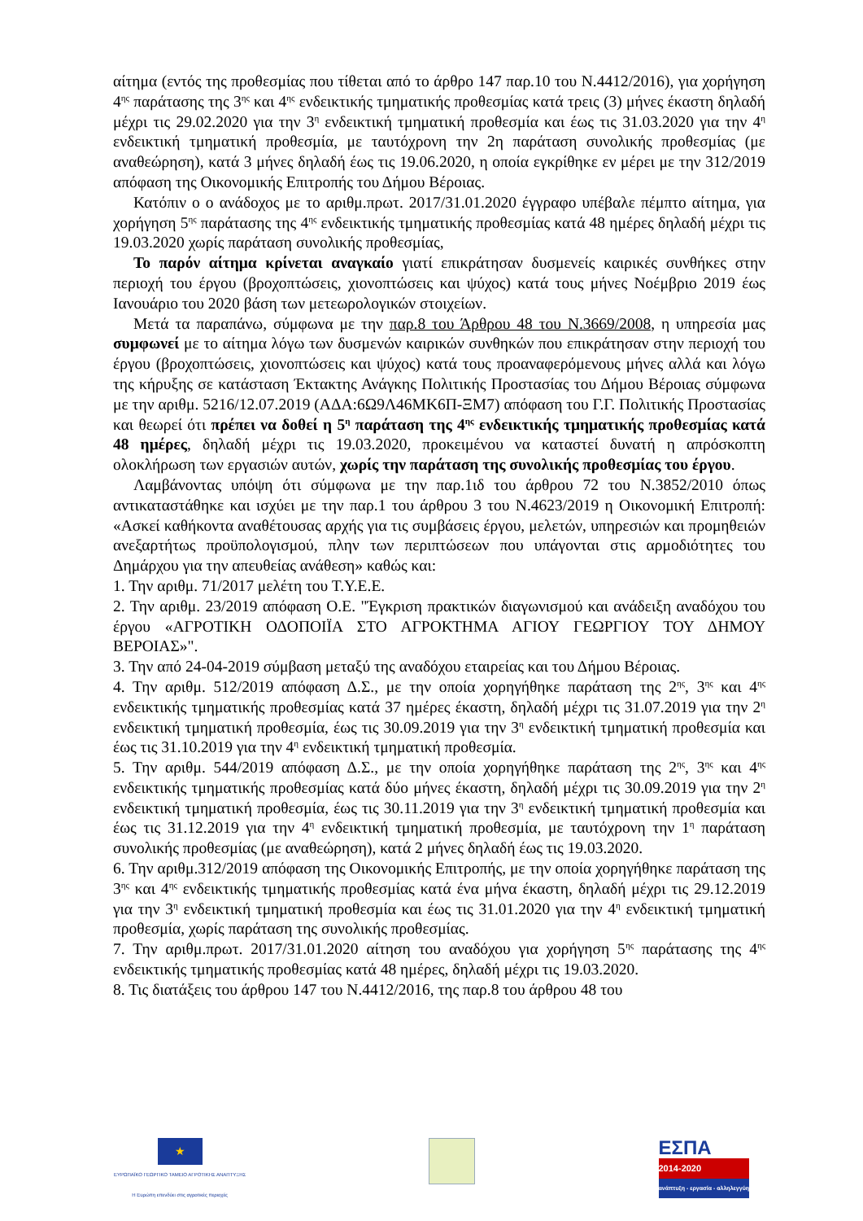αίτημα (εντός της προθεσμίας που τίθεται από το άρθρο 147 παρ.10 του Ν.4412/2016), για χορήγηση 4<sup>ης</sup> παράτασης της 3<sup>ης</sup> και 4<sup>ης</sup> ενδεικτικής τμηματικής προθεσμίας κατά τρεις (3) μήνες έκαστη δηλαδή μέχρι τις 29.02.2020 για την 3<sup>η</sup> ενδεικτική τμηματική προθεσμία και έως τις 31.03.2020 για την 4<sup>η</sup> ενδεικτική τμηματική προθεσμία, με ταυτόχρονη την 2η παράταση συνολικής προθεσμίας (με αναθεώρηση), κατά 3 μήνες δηλαδή έως τις 19.06.2020, η οποία εγκρίθηκε εν μέρει με την 312/2019 απόφαση της Οικονομικής Επιτροπής του Δήμου Βέροιας.
Κατόπιν ο ο ανάδοχος με το αριθμ.πρωτ. 2017/31.01.2020 έγγραφο υπέβαλε πέμπτο αίτημα, για χορήγηση 5<sup>ης</sup> παράτασης της 4<sup>ης</sup> ενδεικτικής τμηματικής προθεσμίας κατά 48 ημέρες δηλαδή μέχρι τις 19.03.2020 χωρίς παράταση συνολικής προθεσμίας,
Το παρόν αίτημα κρίνεται αναγκαίο γιατί επικράτησαν δυσμενείς καιρικές συνθήκες στην περιοχή του έργου (βροχοπτώσεις, χιονοπτώσεις και ψύχος) κατά τους μήνες Νοέμβριο 2019 έως Ιανουάριο του 2020 βάση των μετεωρολογικών στοιχείων.
Μετά τα παραπάνω, σύμφωνα με την παρ.8 του Άρθρου 48 του Ν.3669/2008, η υπηρεσία μας συμφωνεί με το αίτημα λόγω των δυσμενών καιρικών συνθηκών που επικράτησαν στην περιοχή του έργου (βροχοπτώσεις, χιονοπτώσεις και ψύχος) κατά τους προαναφερόμενους μήνες αλλά και λόγω της κήρυξης σε κατάσταση Έκτακτης Ανάγκης Πολιτικής Προστασίας του Δήμου Βέροιας σύμφωνα με την αριθμ. 5216/12.07.2019 (ΑΔΑ:6Ω9Λ46ΜΚ6Π-ΞΜ7) απόφαση του Γ.Γ. Πολιτικής Προστασίας και θεωρεί ότι πρέπει να δοθεί η 5<sup>η</sup> παράταση της 4<sup>ης</sup> ενδεικτικής τμηματικής προθεσμίας κατά 48 ημέρες, δηλαδή μέχρι τις 19.03.2020, προκειμένου να καταστεί δυνατή η απρόσκοπτη ολοκλήρωση των εργασιών αυτών, χωρίς την παράταση της συνολικής προθεσμίας του έργου.
Λαμβάνοντας υπόψη ότι σύμφωνα με την παρ.1ιδ του άρθρου 72 του Ν.3852/2010 όπως αντικαταστάθηκε και ισχύει με την παρ.1 του άρθρου 3 του Ν.4623/2019 η Οικονομική Επιτροπή: «Ασκεί καθήκοντα αναθέτουσας αρχής για τις συμβάσεις έργου, μελετών, υπηρεσιών και προμηθειών ανεξαρτήτως προϋπολογισμού, πλην των περιπτώσεων που υπάγονται στις αρμοδιότητες του Δημάρχου για την απευθείας ανάθεση» καθώς και:
1. Την αριθμ. 71/2017 μελέτη του Τ.Υ.Ε.Ε.
2. Την αριθμ. 23/2019 απόφαση Ο.Ε. "Έγκριση πρακτικών διαγωνισμού και ανάδειξη αναδόχου του έργου «ΑΓΡΟΤΙΚΗ ΟΔΟΠΟΙΪΑ ΣΤΟ ΑΓΡΟΚΤΗΜΑ ΑΓΙΟΥ ΓΕΩΡΓΙΟΥ ΤΟΥ ΔΗΜΟΥ ΒΕΡΟΙΑΣ»".
3. Την από 24-04-2019 σύμβαση μεταξύ της αναδόχου εταιρείας και του Δήμου Βέροιας.
4. Την αριθμ. 512/2019 απόφαση Δ.Σ., με την οποία χορηγήθηκε παράταση της 2<sup>ης</sup>, 3<sup>ης</sup> και 4<sup>ης</sup> ενδεικτικής τμηματικής προθεσμίας κατά 37 ημέρες έκαστη, δηλαδή μέχρι τις 31.07.2019 για την 2<sup>η</sup> ενδεικτική τμηματική προθεσμία, έως τις 30.09.2019 για την 3<sup>η</sup> ενδεικτική τμηματική προθεσμία και έως τις 31.10.2019 για την 4<sup>η</sup> ενδεικτική τμηματική προθεσμία.
5. Την αριθμ. 544/2019 απόφαση Δ.Σ., με την οποία χορηγήθηκε παράταση της 2<sup>ης</sup>, 3<sup>ης</sup> και 4<sup>ης</sup> ενδεικτικής τμηματικής προθεσμίας κατά δύο μήνες έκαστη, δηλαδή μέχρι τις 30.09.2019 για την 2<sup>η</sup> ενδεικτική τμηματική προθεσμία, έως τις 30.11.2019 για την 3<sup>η</sup> ενδεικτική τμηματική προθεσμία και έως τις 31.12.2019 για την 4<sup>η</sup> ενδεικτική τμηματική προθεσμία, με ταυτόχρονη την 1<sup>η</sup> παράταση συνολικής προθεσμίας (με αναθεώρηση), κατά 2 μήνες δηλαδή έως τις 19.03.2020.
6. Την αριθμ.312/2019 απόφαση της Οικονομικής Επιτροπής, με την οποία χορηγήθηκε παράταση της 3<sup>ης</sup> και 4<sup>ης</sup> ενδεικτικής τμηματικής προθεσμίας κατά ένα μήνα έκαστη, δηλαδή μέχρι τις 29.12.2019 για την 3<sup>η</sup> ενδεικτική τμηματική προθεσμία και έως τις 31.01.2020 για την 4<sup>η</sup> ενδεικτική τμηματική προθεσμία, χωρίς παράταση της συνολικής προθεσμίας.
7. Την αριθμ.πρωτ. 2017/31.01.2020 αίτηση του αναδόχου για χορήγηση 5<sup>ης</sup> παράτασης της 4<sup>ης</sup> ενδεικτικής τμηματικής προθεσμίας κατά 48 ημέρες, δηλαδή μέχρι τις 19.03.2020.
8. Τις διατάξεις του άρθρου 147 του Ν.4412/2016, της παρ.8 του άρθρου 48 του
★
ΕΥΡΩΠΑΪΚΟ ΓΕΩΡΓΙΚΟ ΤΑΜΕΙΟ ΑΓΡΟΤΙΚΗΣ ΑΝΑΠΤΥΞΗΣ
Η Ευρώπη επενδύει στις αγροτικές περιοχές
ΕΣΠΑ
2014-2020
ανάπτυξη - εργασία - αλληλεγγύη